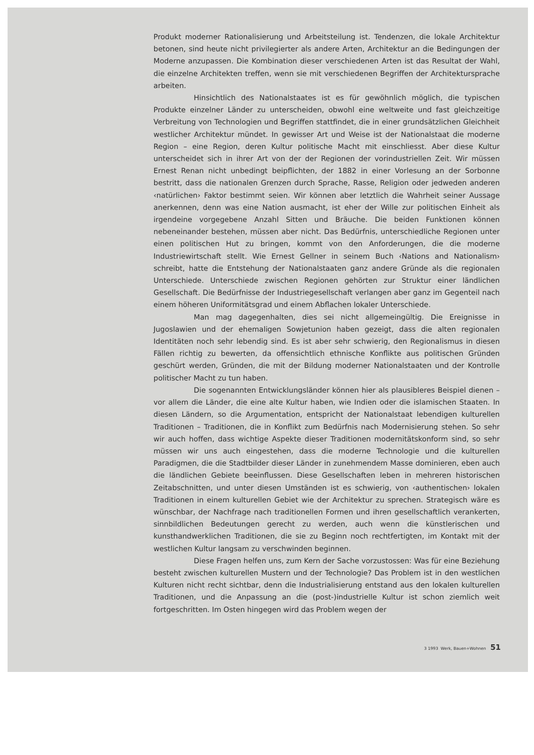Produkt moderner Rationalisierung und Arbeitsteilung ist. Tendenzen, die lokale Architektur betonen, sind heute nicht privilegierter als andere Arten, Architektur an die Bedingungen der Moderne anzupassen. Die Kombination dieser verschiedenen Arten ist das Resultat der Wahl, die einzelne Architekten treffen, wenn sie mit verschiedenen Begriffen der Architektursprache arbeiten.
Hinsichtlich des Nationalstaates ist es für gewöhnlich möglich, die typischen Produkte einzelner Länder zu unterscheiden, obwohl eine weltweite und fast gleichzeitige Verbreitung von Technologien und Begriffen stattfindet, die in einer grundsätzlichen Gleichheit westlicher Architektur mündet. In gewisser Art und Weise ist der Nationalstaat die moderne Region – eine Region, deren Kultur politische Macht mit einschliesst. Aber diese Kultur unterscheidet sich in ihrer Art von der der Regionen der vorindustriellen Zeit. Wir müssen Ernest Renan nicht unbedingt beipflichten, der 1882 in einer Vorlesung an der Sorbonne bestritt, dass die nationalen Grenzen durch Sprache, Rasse, Religion oder jedweden anderen ‹natürlichen› Faktor bestimmt seien. Wir können aber letztlich die Wahrheit seiner Aussage anerkennen, denn was eine Nation ausmacht, ist eher der Wille zur politischen Einheit als irgendeine vorgegebene Anzahl Sitten und Bräuche. Die beiden Funktionen können nebeneinander bestehen, müssen aber nicht. Das Bedürfnis, unterschiedliche Regionen unter einen politischen Hut zu bringen, kommt von den Anforderungen, die die moderne Industriewirtschaft stellt. Wie Ernest Gellner in seinem Buch ‹Nations and Nationalism› schreibt, hatte die Entstehung der Nationalstaaten ganz andere Gründe als die regionalen Unterschiede. Unterschiede zwischen Regionen gehörten zur Struktur einer ländlichen Gesellschaft. Die Bedürfnisse der Industriegesellschaft verlangen aber ganz im Gegenteil nach einem höheren Uniformitätsgrad und einem Abflachen lokaler Unterschiede.
Man mag dagegenhalten, dies sei nicht allgemeingültig. Die Ereignisse in Jugoslawien und der ehemaligen Sowjetunion haben gezeigt, dass die alten regionalen Identitäten noch sehr lebendig sind. Es ist aber sehr schwierig, den Regionalismus in diesen Fällen richtig zu bewerten, da offensichtlich ethnische Konflikte aus politischen Gründen geschürt werden, Gründen, die mit der Bildung moderner Nationalstaaten und der Kontrolle politischer Macht zu tun haben.
Die sogenannten Entwicklungsländer können hier als plausibleres Beispiel dienen – vor allem die Länder, die eine alte Kultur haben, wie Indien oder die islamischen Staaten. In diesen Ländern, so die Argumentation, entspricht der Nationalstaat lebendigen kulturellen Traditionen – Traditionen, die in Konflikt zum Bedürfnis nach Modernisierung stehen. So sehr wir auch hoffen, dass wichtige Aspekte dieser Traditionen modernitätskonform sind, so sehr müssen wir uns auch eingestehen, dass die moderne Technologie und die kulturellen Paradigmen, die die Stadtbilder dieser Länder in zunehmendem Masse dominieren, eben auch die ländlichen Gebiete beeinflussen. Diese Gesellschaften leben in mehreren historischen Zeitabschnitten, und unter diesen Umständen ist es schwierig, von ‹authentischen› lokalen Traditionen in einem kulturellen Gebiet wie der Architektur zu sprechen. Strategisch wäre es wünschbar, der Nachfrage nach traditionellen Formen und ihren gesellschaftlich verankerten, sinnbildlichen Bedeutungen gerecht zu werden, auch wenn die künstlerischen und kunsthandwerklichen Traditionen, die sie zu Beginn noch rechtfertigten, im Kontakt mit der westlichen Kultur langsam zu verschwinden beginnen.
Diese Fragen helfen uns, zum Kern der Sache vorzustossen: Was für eine Beziehung besteht zwischen kulturellen Mustern und der Technologie? Das Problem ist in den westlichen Kulturen nicht recht sichtbar, denn die Industrialisierung entstand aus den lokalen kulturellen Traditionen, und die Anpassung an die (post-)industrielle Kultur ist schon ziemlich weit fortgeschritten. Im Osten hingegen wird das Problem wegen der
3 1993 Werk, Bauen+Wohnen 51